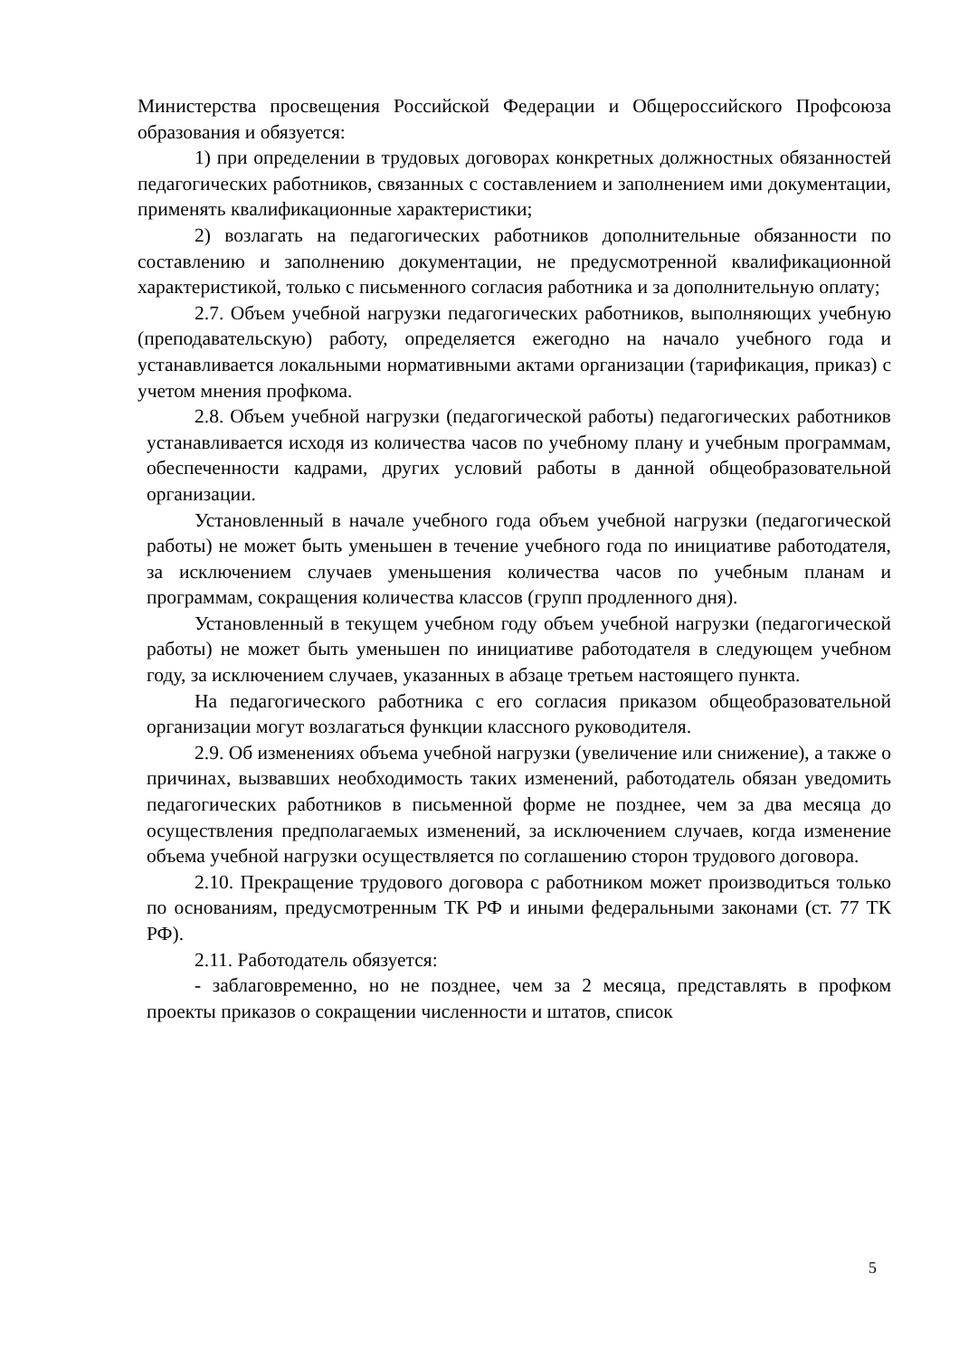Министерства просвещения Российской Федерации и Общероссийского Профсоюза образования и обязуется:
1) при определении в трудовых договорах конкретных должностных обязанностей педагогических работников, связанных с составлением и заполнением ими документации, применять квалификационные характеристики;
2) возлагать на педагогических работников дополнительные обязанности по составлению и заполнению документации, не предусмотренной квалификационной характеристикой, только с письменного согласия работника и за дополнительную оплату;
2.7. Объем учебной нагрузки педагогических работников, выполняющих учебную (преподавательскую) работу, определяется ежегодно на начало учебного года и устанавливается локальными нормативными актами организации (тарификация, приказ) с учетом мнения профкома.
2.8. Объем учебной нагрузки (педагогической работы) педагогических работников устанавливается исходя из количества часов по учебному плану и учебным программам, обеспеченности кадрами, других условий работы в данной общеобразовательной организации.
Установленный в начале учебного года объем учебной нагрузки (педагогической работы) не может быть уменьшен в течение учебного года по инициативе работодателя, за исключением случаев уменьшения количества часов по учебным планам и программам, сокращения количества классов (групп продленного дня).
Установленный в текущем учебном году объем учебной нагрузки (педагогической работы) не может быть уменьшен по инициативе работодателя в следующем учебном году, за исключением случаев, указанных в абзаце третьем настоящего пункта.
На педагогического работника с его согласия приказом общеобразовательной организации могут возлагаться функции классного руководителя.
2.9. Об изменениях объема учебной нагрузки (увеличение или снижение), а также о причинах, вызвавших необходимость таких изменений, работодатель обязан уведомить педагогических работников в письменной форме не позднее, чем за два месяца до осуществления предполагаемых изменений, за исключением случаев, когда изменение объема учебной нагрузки осуществляется по соглашению сторон трудового договора.
2.10. Прекращение трудового договора с работником может производиться только по основаниям, предусмотренным ТК РФ и иными федеральными законами (ст. 77 ТК РФ).
2.11. Работодатель обязуется:
- заблаговременно, но не позднее, чем за 2 месяца, представлять в профком проекты приказов о сокращении численности и штатов, список
5